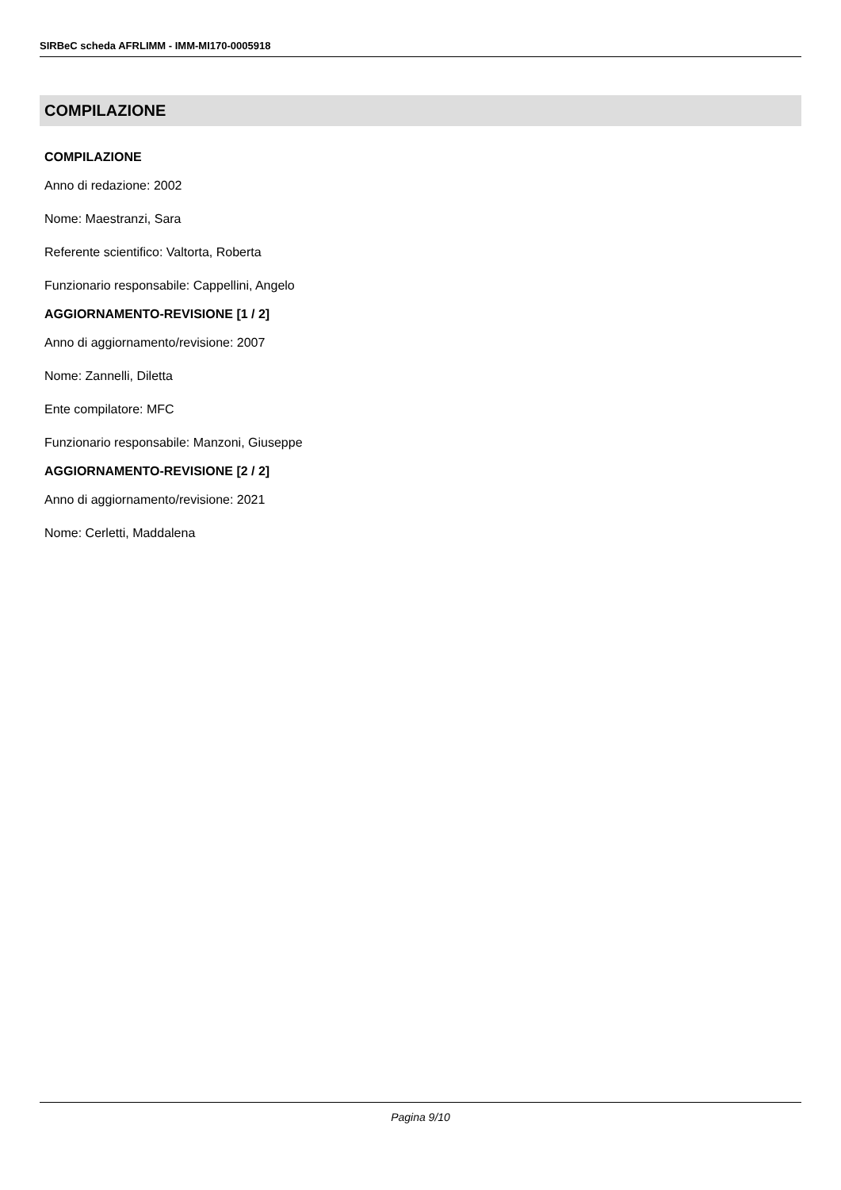SIRBeC scheda AFRLIMM - IMM-MI170-0005918
COMPILAZIONE
COMPILAZIONE
Anno di redazione: 2002
Nome: Maestranzi, Sara
Referente scientifico: Valtorta, Roberta
Funzionario responsabile: Cappellini, Angelo
AGGIORNAMENTO-REVISIONE [1 / 2]
Anno di aggiornamento/revisione: 2007
Nome: Zannelli, Diletta
Ente compilatore: MFC
Funzionario responsabile: Manzoni, Giuseppe
AGGIORNAMENTO-REVISIONE [2 / 2]
Anno di aggiornamento/revisione: 2021
Nome: Cerletti, Maddalena
Pagina 9/10